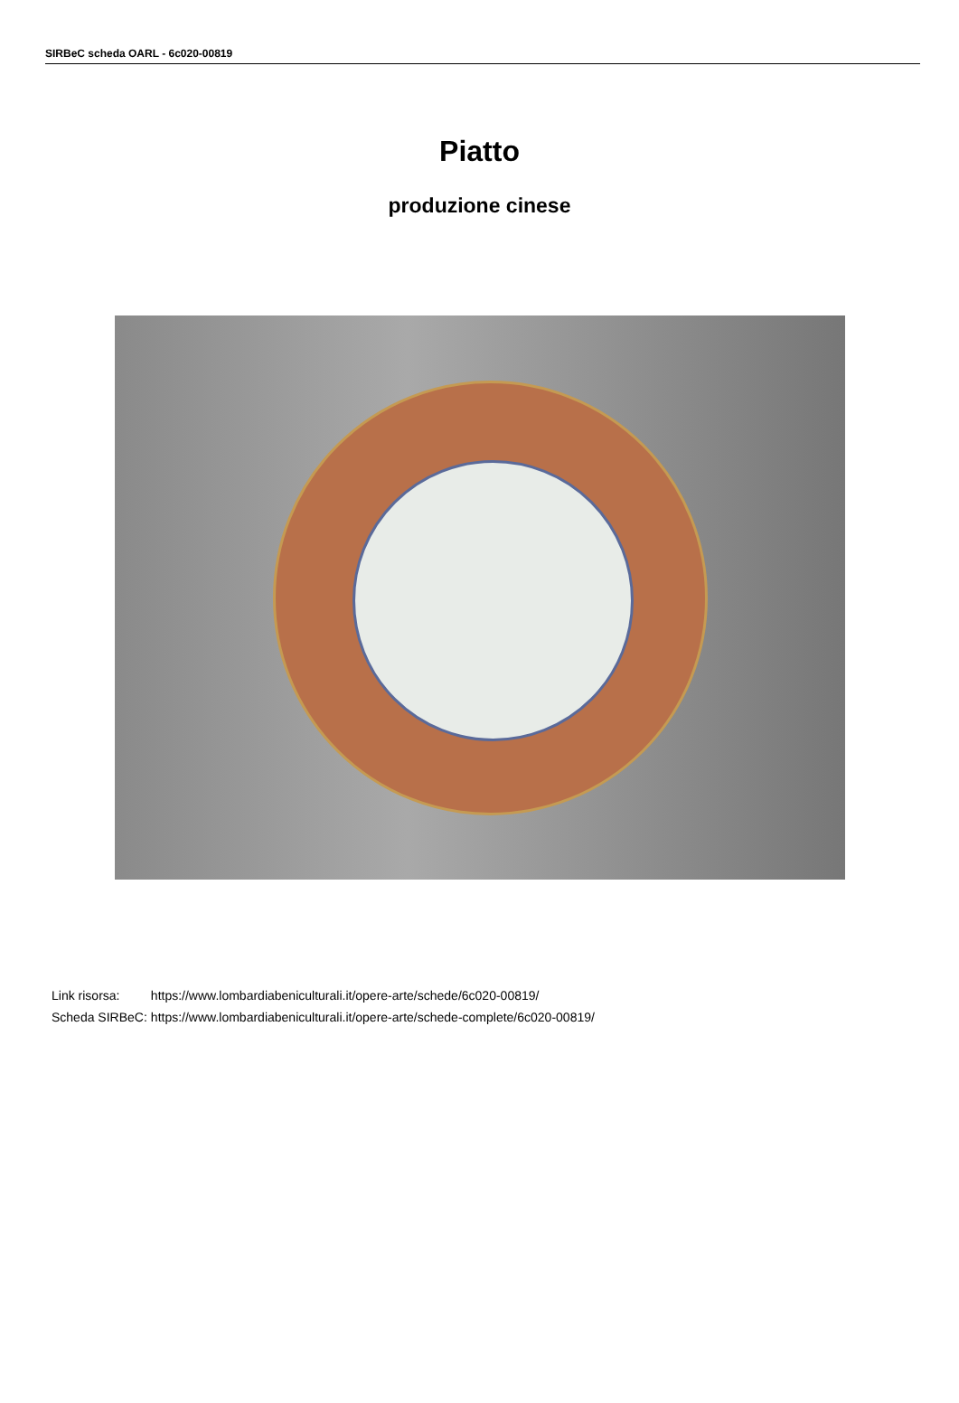SIRBeC scheda OARL - 6c020-00819
Piatto
produzione cinese
| Link risorsa: | https://www.lombardiabeniculturali.it/opere-arte/schede/6c020-00819/ |
| Scheda SIRBeC: | https://www.lombardiabeniculturali.it/opere-arte/schede-complete/6c020-00819/ |